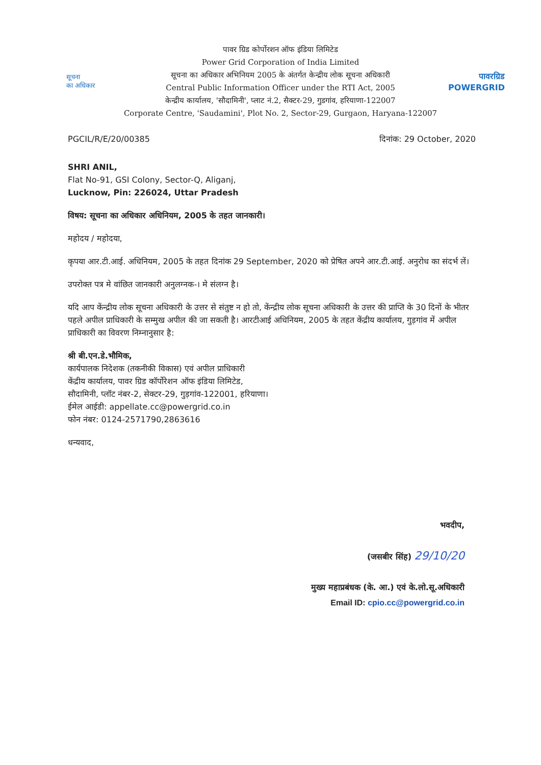सूचना
का अधिकार
पावर ग्रिड कोर्पोरशन ऑफ इंडिया लिमिटेड
Power Grid Corporation of India Limited
सूचना का अधिकार अभिनियम 2005 के अंतर्गत केन्द्रीय लोक सूचना अधिकारी
Central Public Information Officer under the RTI Act, 2005
केन्द्रीय कार्यालय, 'सौदामिनी', प्लाट नं.2, सैक्टर-29, गुडगांव, हरियाणा-122007
Corporate Centre, 'Saudamini', Plot No. 2, Sector-29, Gurgaon, Haryana-122007
पावरग्रिड
POWERGRID
PGCIL/R/E/20/00385 दिनांक: 29 October, 2020
SHRI ANIL,
Flat No-91, GSI Colony, Sector-Q, Aliganj,
Lucknow, Pin: 226024, Uttar Pradesh
विषय: सूचना का अधिकार अधिनियम, 2005 के तहत जानकारी।
महोदय / महोदया,
कृपया आर.टी.आई. अधिनियम, 2005 के तहत दिनांक 29 September, 2020 को प्रेषित अपने आर.टी.आई. अनुरोध का संदर्भ लें।
उपरोक्त पत्र मे वांछित जानकारी अनुलग्नक-। मे संलग्न है।
यदि आप केंन्द्रीय लोक सूचना अधिकारी के उत्तर से संतुष्ट न हो तो, केंन्द्रीय लोक सूचना अधिकारी के उत्तर की प्राप्ति के 30 दिनों के भीतर पहले अपील प्राधिकारी के सम्मुख अपील की जा सकती है। आरटीआई अधिनियम, 2005 के तहत केंद्रीय कार्यालय, गुड़गांव में अपील प्राधिकारी का विवरण निम्नानुसार है:
श्री बी.एन.डे.भौमिक,
कार्यपालक निदेशक (तकनीकी विकास) एवं अपील प्राधिकारी
केंद्रीय कार्यालय, पावर ग्रिड कॉर्पोरेशन ऑफ इंडिया लिमिटेड,
सौदामिनी, प्लॉट नंबर-2, सेक्टर-29, गुड़गांव-122001, हरियाणा।
ईमेल आईडी: appellate.cc@powergrid.co.in
फोन नंबर: 0124-2571790,2863616
धन्यवाद,
भवदीप,
(जसबीर सिंह) 29/10/20
मुख्य महाप्रबंधक (के. आ.) एवं के.लो.सू.अधिकारी
Email ID: cpio.cc@powergrid.co.in